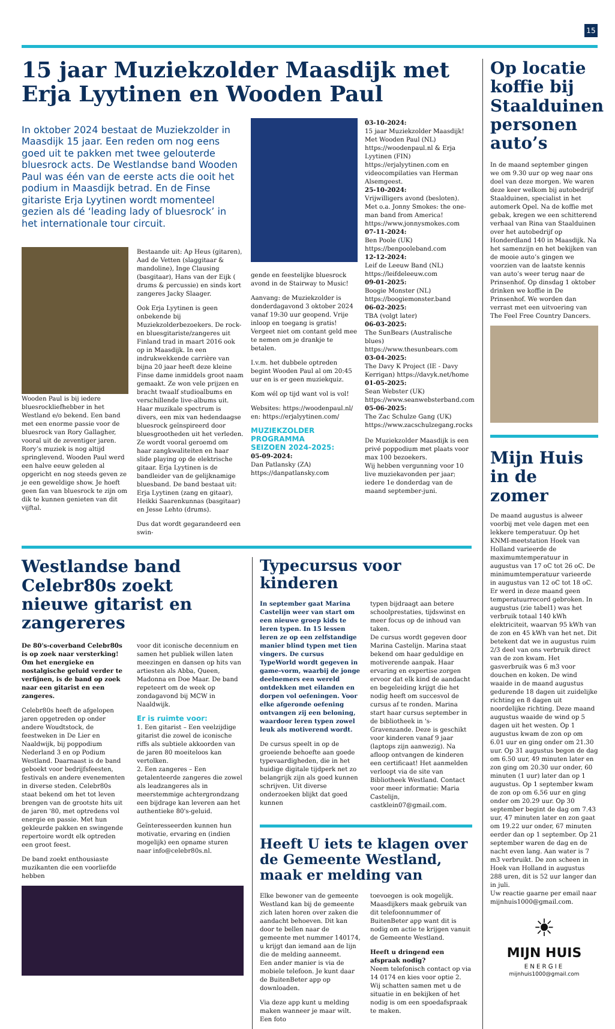15
15 jaar Muziekzolder Maasdijk met Erja Lyytinen en Wooden Paul
In oktober 2024 bestaat de Muziekzolder in Maasdijk 15 jaar. Een reden om nog eens goed uit te pakken met twee gelouterde bluesrock acts. De Westlandse band Wooden Paul was één van de eerste acts die ooit het podium in Maasdijk betrad. En de Finse gitariste Erja Lyytinen wordt momenteel gezien als dé ‘leading lady of bluesrock’ in het internationale tour circuit.
Wooden Paul is bij iedere bluesrockliefhebber in het Westland e/o bekend. Een band met een enorme passie voor de bluesrock van Rory Gallagher, vooral uit de zeventiger jaren. Rory’s muziek is nog altijd springlevend. Wooden Paul werd een halve eeuw geleden al opgericht en nog steeds geven ze je een geweldige show. Je hoeft geen fan van bluesrock te zijn om dik te kunnen genieten van dit vijftal.
Bestaande uit: Ap Heus (gitaren), Aad de Vetten (slaggitaar & mandoline), Inge Clausing (basgitaar), Hans van der Eijk ( drums & percussie) en sinds kort zangeres Jacky Slaager.
Ook Erja Lyytinen is geen onbekende bij Muziekzolderbezoekers. De rock- en bluesgitariste/zangeres uit Finland trad in maart 2016 ook op in Maasdijk. In een indrukwekkende carrière van bijna 20 jaar heeft deze kleine Finse dame inmiddels groot naam gemaakt. Ze won vele prijzen en bracht twaalf studioalbums en verschillende live-albums uit. Haar muzikale spectrum is divers, een mix van hedendaagse bluesrock geïnspireerd door bluesgrootheden uit het verleden. Ze wordt vooral geroemd om haar zangkwaliteiten en haar slide playing op de elektrische gitaar. Erja Lyytinen is de bandleider van de gelijknamige bluesband. De band bestaat uit: Erja Lyytinen (zang en gitaar), Heikki Saarenkunnas (basgitaar) en Jesse Lehto (drums).
Dus dat wordt gegarandeerd een swin-
gende en feestelijke bluesrock avond in de Stairway to Music!
Aanvang: de Muziekzolder is donderdagavond 3 oktober 2024 vanaf 19:30 uur geopend. Vrije inloop en toegang is gratis! Vergeet niet om contant geld mee te nemen om je drankje te betalen.
I.v.m. het dubbele optreden begint Wooden Paul al om 20:45 uur en is er geen muziekquiz.
Kom wél op tijd want vol is vol!
Websites: https://woodenpaul.nl/ en: https://erjalyytinen.com/
MUZIEKZOLDER PROGRAMMA
SEIZOEN 2024-2025:
05-09-2024:
Dan Patlansky (ZA) https://danpatlansky.com
03-10-2024:
15 jaar Muziekzolder Maasdijk! Met Wooden Paul (NL) https://woodenpaul.nl & Erja Lyytinen (FIN) https://erjalyytinen.com en videocompilaties van Herman Alsemgeest.
25-10-2024:
Vrijwilligers avond (besloten). Met o.a. Jonny Smokes: the one-man band from America! https://www.jonnysmokes.com
07-11-2024:
Ben Poole (UK) https://benpooleband.com
12-12-2024:
Leif de Leeuw Band (NL) https://leifdeleeuw.com
09-01-2025:
Boogie Monster (NL) https://boogiemonster.band
06-02-2025:
TBA (volgt later)
06-03-2025:
The SunBears (Australische blues) https://www.thesunbears.com
03-04-2025:
The Davy K Project (IE - Davy Kerrigan) https://davyk.net/home
01-05-2025:
Sean Webster (UK) https://www.seanwebsterband.com
05-06-2025:
The Zac Schulze Gang (UK) https://www.zacschulzegang.rocks
De Muziekzolder Maasdijk is een privé poppodium met plaats voor max 100 bezoekers.
Wij hebben vergunning voor 10 live muziekavonden per jaar; iedere 1e donderdag van de maand september-juni.
Westlandse band Celebr80s zoekt nieuwe gitarist en zangereres
De 80's-coverband Celebr80s is op zoek naar versterking! Om het energieke en nostalgische geluid verder te verfijnen, is de band op zoek naar een gitarist en een zangeres.
Celebr80s heeft de afgelopen jaren opgetreden op onder andere Woudtstock, de feestweken in De Lier en Naaldwijk, bij poppodium Nederland 3 en op Podium Westland. Daarnaast is de band geboekt voor bedrijfsfeesten, festivals en andere evenementen in diverse steden. Celebr80s staat bekend om het tot leven brengen van de grootste hits uit de jaren '80, met optredens vol energie en passie. Met hun gekleurde pakken en swingende repertoire wordt elk optreden een groot feest.
De band zoekt enthousiaste muzikanten die een voorliefde hebben
voor dit iconische decennium en samen het publiek willen laten meezingen en dansen op hits van artiesten als Abba, Queen, Madonna en Doe Maar. De band repeteert om de week op zondagavond bij MCW in Naaldwijk.
Er is ruimte voor:
1. Een gitarist – Een veelzijdige gitarist die zowel de iconische riffs als subtiele akkoorden van de jaren 80 moeiteloos kan vertolken.
2. Een zangeres – Een getalenteerde zangeres die zowel als leadzangeres als in meerstemmige achtergrondzang een bijdrage kan leveren aan het authentieke 80's-geluid.
Geïnteresseerden kunnen hun motivatie, ervaring en (indien mogelijk) een opname sturen naar info@celebr80s.nl.
Typecursus voor kinderen
In september gaat Marina Castelijn weer van start om een nieuwe groep kids te leren typen. In 15 lessen leren ze op een zelfstandige manier blind typen met tien vingers. De cursus TypeWorld wordt gegeven in game-vorm, waarbij de jonge deelnemers een wereld ontdekken met eilanden en dorpen vol oefeningen. Voor elke afgeronde oefening ontvangen zij een beloning, waardoor leren typen zowel leuk als motiverend wordt.
De cursus speelt in op de groeiende behoefte aan goede typevaardigheden, die in het huidige digitale tijdperk net zo belangrijk zijn als goed kunnen schrijven. Uit diverse onderzoeken blijkt dat goed kunnen
typen bijdraagt aan betere schoolprestaties, tijdswinst en meer focus op de inhoud van taken.
De cursus wordt gegeven door Marina Castelijn. Marina staat bekend om haar geduldige en motiverende aanpak. Haar ervaring en expertise zorgen ervoor dat elk kind de aandacht en begeleiding krijgt die het nodig heeft om succesvol de cursus af te ronden. Marina start haar cursus september in de bibliotheek in 's-Gravenzande. Deze is geschikt voor kinderen vanaf 9 jaar (laptops zijn aanwezig). Na afloop ontvangen de kinderen een certificaat! Het aanmelden verloopt via de site van Bibliotheek Westland. Contact voor meer informatie: Maria Castelijn, castklein07@gmail.com.
Heeft U iets te klagen over de Gemeente Westland, maak er melding van
Elke bewoner van de gemeente Westland kan bij de gemeente zich laten horen over zaken die aandacht behoeven. Dit kan door te bellen naar de gemeente met nummer 140174, u krijgt dan iemand aan de lijn die de melding aanneemt.
Een ander manier is via de mobiele telefoon. Je kunt daar de BuitenBeter app op downloaden.
Via deze app kunt u melding maken wanneer je maar wilt. Een foto
toevoegen is ook mogelijk. Maasdijkers maak gebruik van dit telefoonnummer of BuitenBeter app want dit is nodig om actie te krijgen vanuit de Gemeente Westland.
Heeft u dringend een afspraak nodig?
Neem telefonisch contact op via 14 0174 en kies voor optie 2. Wij schatten samen met u de situatie in en bekijken of het nodig is om een spoedafspraak te maken.
Op locatie koffie bij Staalduinen personen auto’s
In de maand september gingen we om 9.30 uur op weg naar ons doel van deze morgen. We waren deze keer welkom bij autobedrijf Staalduinen, specialist in het automerk Opel. Na de koffie met gebak, kregen we een schitterend verhaal van Rina van Staalduinen over het autobedrijf op Honderdland 140 in Maasdijk. Na het samenzijn en het bekijken van de mooie auto’s gingen we voorzien van de laatste kennis van auto’s weer terug naar de Prinsenhof. Op dinsdag 1 oktober drinken we koffie in De Prinsenhof. We worden dan verrast met een uitvoering van The Feel Free Country Dancers.
Mijn Huis in de zomer
De maand augustus is alweer voorbij met vele dagen met een lekkere temperatuur. Op het KNMI-meetstation Hoek van Holland varieerde de maximumtemperatuur in augustus van 17 oC tot 26 oC. De minimumtemperatuur varieerde in augustus van 12 oC tot 18 oC. Er werd in deze maand geen temperatuurrecord gebroken. In augustus (zie tabel1) was het verbruik totaal 140 kWh elektriciteit, waarvan 95 kWh van de zon en 45 kWh van het net. Dit betekent dat we in augustus ruim 2/3 deel van ons verbruik direct van de zon kwam. Het gasverbruik was 6 m3 voor douchen en koken. De wind waaide in de maand augustus gedurende 18 dagen uit zuidelijke richting en 8 dagen uit noordelijke richting. Deze maand augustus waaide de wind op 5 dagen uit het westen. Op 1 augustus kwam de zon op om 6.01 uur en ging onder om 21.30 uur. Op 31 augustus begon de dag om 6.50 uur, 49 minuten later en zon ging om 20.30 uur onder, 60 minuten (1 uur) later dan op 1 augustus. Op 1 september kwam de zon op om 6.56 uur en ging onder om 20.29 uur. Op 30 september begint de dag om 7.43 uur, 47 minuten later en zon gaat om 19.22 uur onder, 67 minuten eerder dan op 1 september. Op 21 september waren de dag en de nacht even lang. Aan water is 7 m3 verbruikt. De zon scheen in Hoek van Holland in augustus 288 uren, dit is 52 uur langer dan in juli.
Uw reactie gaarne per email naar mijnhuis1000@gmail.com.
☀
MIJN HUIS
ENERGIE
mijnhuis1000@gmail.com